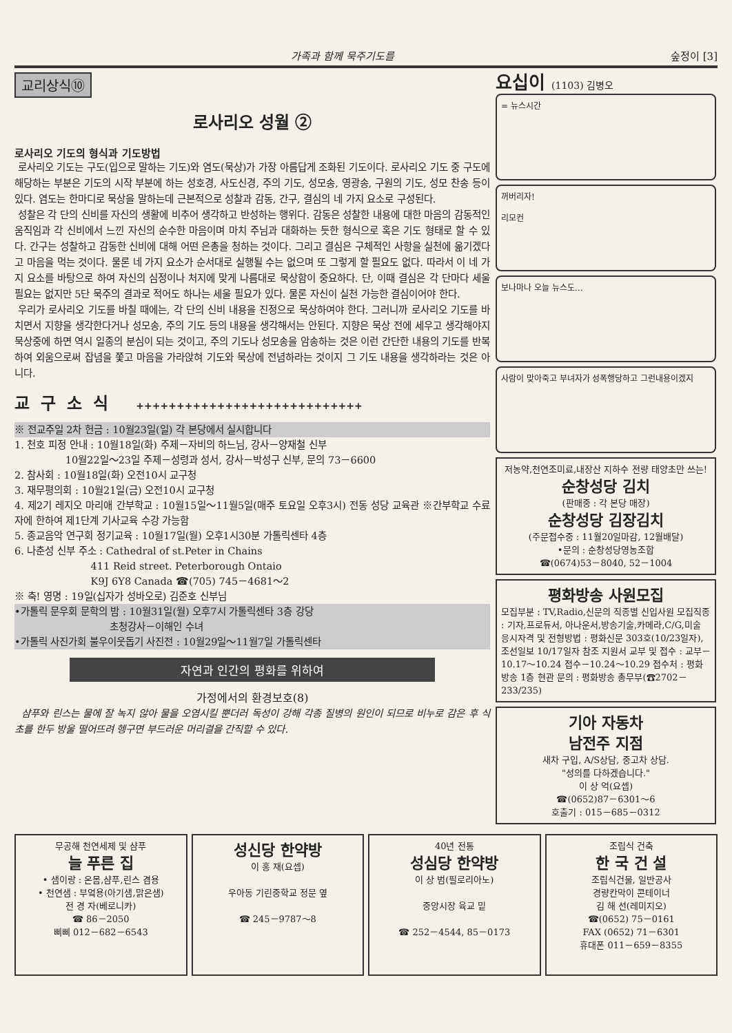가족과 함께 묵주기도를 숲정이 [3]
교리상식⑩
로사리오 성월 ②
로사리오 기도의 형식과 기도방법
로사리오 기도는 구도(입으로 말하는 기도)와 염도(묵상)가 가장 아름답게 조화된 기도이다. 로사리오 기도 중 구도에 해당하는 부분은 기도의 시작 부분에 하는 성호경, 사도신경, 주의 기도, 성모송, 영광송, 구원의 기도, 성모 찬송 등이 있다. 염도는 한마디로 묵상을 말하는데 근본적으로 성찰과 감동, 간구, 결심의 네 가지 요소로 구성된다.
성찰은 각 단의 신비를 자신의 생활에 비추어 생각하고 반성하는 행위다. 감동은 성찰한 내용에 대한 마음의 감동적인 움직임과 각 신비에서 느낀 자신의 순수한 마음이며 마치 주님과 대화하는 듯한 형식으로 혹은 기도 형태로 할 수 있다. 간구는 성찰하고 감동한 신비에 대해 어떤 은총을 청하는 것이다. 그리고 결심은 구체적인 사항을 실천에 옮기겠다고 마음을 먹는 것이다. 물론 네 가지 요소가 순서대로 실행될 수는 없으며 또 그렇게 할 필요도 없다. 따라서 이 네 가지 요소를 바탕으로 하여 자신의 심정이나 처지에 맞게 나름대로 묵상함이 중요하다. 단, 이때 결심은 각 단마다 세울 필요는 없지만 5단 묵주의 결과로 적어도 하나는 세울 필요가 있다. 물론 자신이 실천 가능한 결심이어야 한다.
우리가 로사리오 기도를 바칠 때에는, 각 단의 신비 내용을 진정으로 묵상하여야 한다. 그러니까 로사리오 기도를 바치면서 지향을 생각한다거나 성모송, 주의 기도 등의 내용을 생각해서는 안된다. 지향은 묵상 전에 세우고 생각해야지 묵상중에 하면 역시 일종의 분심이 되는 것이고, 주의 기도나 성모송을 암송하는 것은 이런 간단한 내용의 기도를 반복하여 외움으로써 잡념을 쫓고 마음을 가라앉혀 기도와 묵상에 전념하라는 것이지 그 기도 내용을 생각하라는 것은 아니다.
교구소식 ++++++++++++++++++++++++++++
※ 전교주일 2차 헌금 : 10월23일(일) 각 본당에서 실시합니다
1. 천호 피정 안내 : 10월18일(화) 주제－자비의 하느님, 강사－양재철 신부
10월22일～23일 주제－성령과 성서, 강사－박성구 신부, 문의 73－6600
2. 참사회 : 10월18일(화) 오전10시 교구청
3. 재무평의회 : 10월21일(금) 오전10시 교구청
4. 제2기 레지오 마리애 간부학교 : 10월15일～11월5일(매주 토요일 오후3시) 전동 성당 교육관 ※간부학교 수료자에 한하여 제1단계 기사교육 수강 가능함
5. 종교음악 연구회 정기교육 : 10월17일(월) 오후1시30분 가톨릭센타 4층
6. 나춘성 신부 주소 : Cathedral of st.Peter in Chains
411 Reid street. Peterborough Ontaio
K9J 6Y8 Canada ☎(705) 745－4681～2
※ 축! 영명 : 19일(십자가 성바오로) 김준호 신부님
•가톨릭 문우회 문학의 밤 : 10월31일(월) 오후7시 가톨릭센타 3층 강당
초청강사－이해인 수녀
•가톨릭 사진가회 불우이웃돕기 사진전 : 10월29일～11월7일 가톨릭센타
자연과 인간의 평화를 위하여
가정에서의 환경보호(8)
샴푸와 린스는 물에 잘 녹지 않아 물을 오염시킬 뿐더러 독성이 강해 각종 질병의 원인이 되므로 비누로 감은 후 식초를 한두 방울 떨어뜨려 헹구면 부드러운 머리결을 간직할 수 있다.
요십이 (1103) 김병오
= 뉴스시간
꺼버리자!
리모컨
보나마나 오늘 뉴스도…
사람이 맞아죽고 부녀자가 성폭행당하고 그런내용이겠지
저농약,천연조미료,내장산 지하수 전량 태양초만 쓰는!
순창성당 김치
(판매중 : 각 본당 매장)
순창성당 김장김치
(주문접수중 : 11월20일마감, 12월배달)
•문의 : 순창성당영농조합
☎(0674)53－8040, 52－1004
평화방송 사원모집
모집부분 : TV,Radio,신문의 직종별 신입사원 모집직종 : 기자,프로듀서, 아나운서,방송기술,카메라,C/G,미술 응시자격 및 전형방법 : 평화신문 303호(10/23일자),조선일보 10/17일자 참조 지원서 교부 및 접수 : 교부－10.17～10.24 접수－10.24～10.29 접수처 : 평화방송 1층 현관 문의 : 평화방송 총무부(☎2702－233/235)
기아 자동차
남전주 지점
새차 구입, A/S상담, 중고차 상담.
"성의를 다하겠습니다."
이 상 억(요셉)
☎(0652)87－6301～6
호출기 : 015－685－0312
무공해 천연세제 및 샴푸
늘 푸른 집
• 샘이랑 : 온몸,샴푸,린스 겸용
• 천연샘 : 부엌용(아기샘,맑은샘)
전 경 자(베로니카)
☎ 86－2050
삐삐 012－682－6543
성신당 한약방
이 홍 재(요셉)
우아동 기린중학교 정문 옆
☎ 245－9787～8
40년 전통
성심당 한약방
이 상 범(필로리아노)
중앙시장 육교 밑
☎ 252－4544, 85－0173
조립식 건축
한 국 건 설
조립식건물, 일반공사
경량칸막이 콘테이너
김 해 선(레미지오)
☎(0652) 75－0161
FAX (0652) 71－6301
휴대폰 011－659－8355